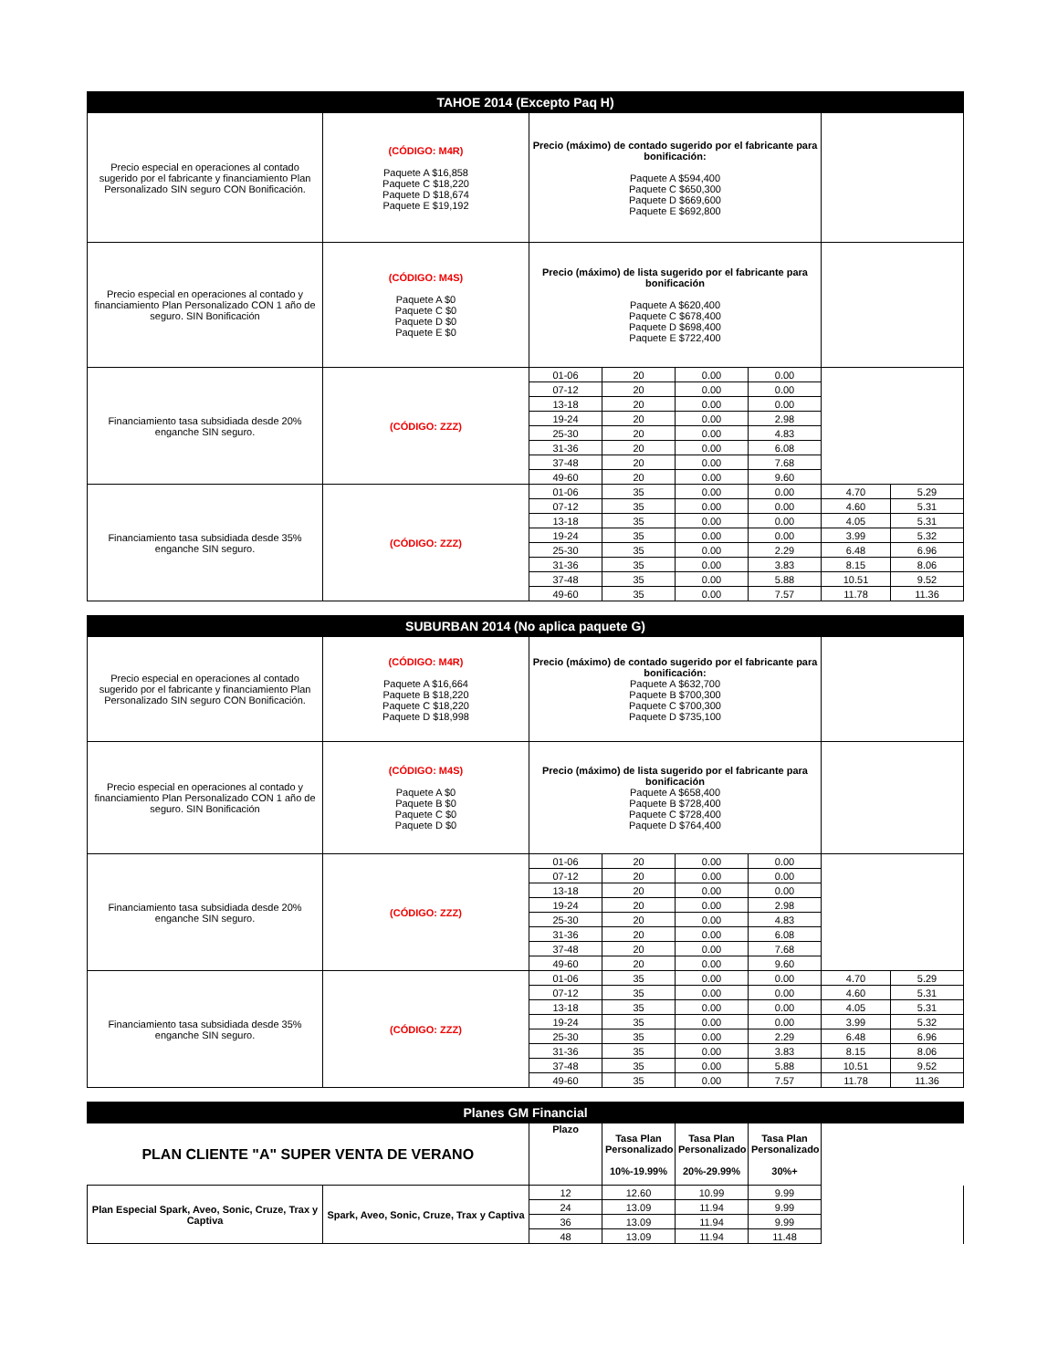| TAHOE 2014 (Excepto Paq H) | | | | | | | |
| --- | --- | --- | --- | --- | --- | --- | --- |
| Precio especial en operaciones al contado sugerido por el fabricante y financiamiento Plan Personalizado SIN seguro CON Bonificación. | (CÓDIGO: M4R) Paquete A $16,858 Paquete C $18,220 Paquete D $18,674 Paquete E $19,192 | Precio (máximo) de contado sugerido por el fabricante para bonificación: Paquete A $594,400 Paquete C $650,300 Paquete D $669,600 Paquete E $692,800 | | | | | |
| Precio especial en operaciones al contado y financiamiento Plan Personalizado CON 1 año de seguro. SIN Bonificación | (CÓDIGO: M4S) Paquete A $0 Paquete C $0 Paquete D $0 Paquete E $0 | Precio (máximo) de lista sugerido por el fabricante para bonificación Paquete A $620,400 Paquete C $678,400 Paquete D $698,400 Paquete E $722,400 | | | | | |
| Financiamiento tasa subsidiada desde 20% enganche SIN seguro. | (CÓDIGO: ZZZ) | 01-06 | 20 | 0.00 | 0.00 | | |
| | | 07-12 | 20 | 0.00 | 0.00 | | |
| | | 13-18 | 20 | 0.00 | 0.00 | | |
| | | 19-24 | 20 | 0.00 | 2.98 | | |
| | | 25-30 | 20 | 0.00 | 4.83 | | |
| | | 31-36 | 20 | 0.00 | 6.08 | | |
| | | 37-48 | 20 | 0.00 | 7.68 | | |
| | | 49-60 | 20 | 0.00 | 9.60 | | |
| Financiamiento tasa subsidiada desde 35% enganche SIN seguro. | (CÓDIGO: ZZZ) | 01-06 | 35 | 0.00 | 0.00 | 4.70 | 5.29 |
| | | 07-12 | 35 | 0.00 | 0.00 | 4.60 | 5.31 |
| | | 13-18 | 35 | 0.00 | 0.00 | 4.05 | 5.31 |
| | | 19-24 | 35 | 0.00 | 0.00 | 3.99 | 5.32 |
| | | 25-30 | 35 | 0.00 | 2.29 | 6.48 | 6.96 |
| | | 31-36 | 35 | 0.00 | 3.83 | 8.15 | 8.06 |
| | | 37-48 | 35 | 0.00 | 5.88 | 10.51 | 9.52 |
| | | 49-60 | 35 | 0.00 | 7.57 | 11.78 | 11.36 |
| SUBURBAN 2014 (No aplica paquete G) | | | | | | | |
| --- | --- | --- | --- | --- | --- | --- | --- |
| Precio especial en operaciones al contado sugerido por el fabricante y financiamiento Plan Personalizado SIN seguro CON Bonificación. | (CÓDIGO: M4R) Paquete A $16,664 Paquete B $18,220 Paquete C $18,220 Paquete D $18,998 | Precio (máximo) de contado sugerido por el fabricante para bonificación: Paquete A $632,700 Paquete B $700,300 Paquete C $700,300 Paquete D $735,100 | | | | | |
| Precio especial en operaciones al contado y financiamiento Plan Personalizado CON 1 año de seguro. SIN Bonificación | (CÓDIGO: M4S) Paquete A $0 Paquete B $0 Paquete C $0 Paquete D $0 | Precio (máximo) de lista sugerido por el fabricante para bonificación Paquete A $658,400 Paquete B $728,400 Paquete C $728,400 Paquete D $764,400 | | | | | |
| Financiamiento tasa subsidiada desde 20% enganche SIN seguro. | (CÓDIGO: ZZZ) | 01-06 | 20 | 0.00 | 0.00 | | |
| | | 07-12 | 20 | 0.00 | 0.00 | | |
| | | 13-18 | 20 | 0.00 | 0.00 | | |
| | | 19-24 | 20 | 0.00 | 2.98 | | |
| | | 25-30 | 20 | 0.00 | 4.83 | | |
| | | 31-36 | 20 | 0.00 | 6.08 | | |
| | | 37-48 | 20 | 0.00 | 7.68 | | |
| | | 49-60 | 20 | 0.00 | 9.60 | | |
| Financiamiento tasa subsidiada desde 35% enganche SIN seguro. | (CÓDIGO: ZZZ) | 01-06 | 35 | 0.00 | 0.00 | 4.70 | 5.29 |
| | | 07-12 | 35 | 0.00 | 0.00 | 4.60 | 5.31 |
| | | 13-18 | 35 | 0.00 | 0.00 | 4.05 | 5.31 |
| | | 19-24 | 35 | 0.00 | 0.00 | 3.99 | 5.32 |
| | | 25-30 | 35 | 0.00 | 2.29 | 6.48 | 6.96 |
| | | 31-36 | 35 | 0.00 | 3.83 | 8.15 | 8.06 |
| | | 37-48 | 35 | 0.00 | 5.88 | 10.51 | 9.52 |
| | | 49-60 | 35 | 0.00 | 7.57 | 11.78 | 11.36 |
| Planes GM Financial | | | | | | |
| --- | --- | --- | --- | --- | --- | --- |
| PLAN CLIENTE "A" SUPER VENTA DE VERANO | | Plazo | Tasa Plan Personalizado 10%-19.99% | Tasa Plan Personalizado 20%-29.99% | Tasa Plan Personalizado 30%+ | |
| Plan Especial Spark, Aveo, Sonic, Cruze, Trax y Captiva | Spark, Aveo, Sonic, Cruze, Trax y Captiva | 12 | 12.60 | 10.99 | 9.99 | |
| | | 24 | 13.09 | 11.94 | 9.99 | |
| | | 36 | 13.09 | 11.94 | 9.99 | |
| | | 48 | 13.09 | 11.94 | 11.48 | |